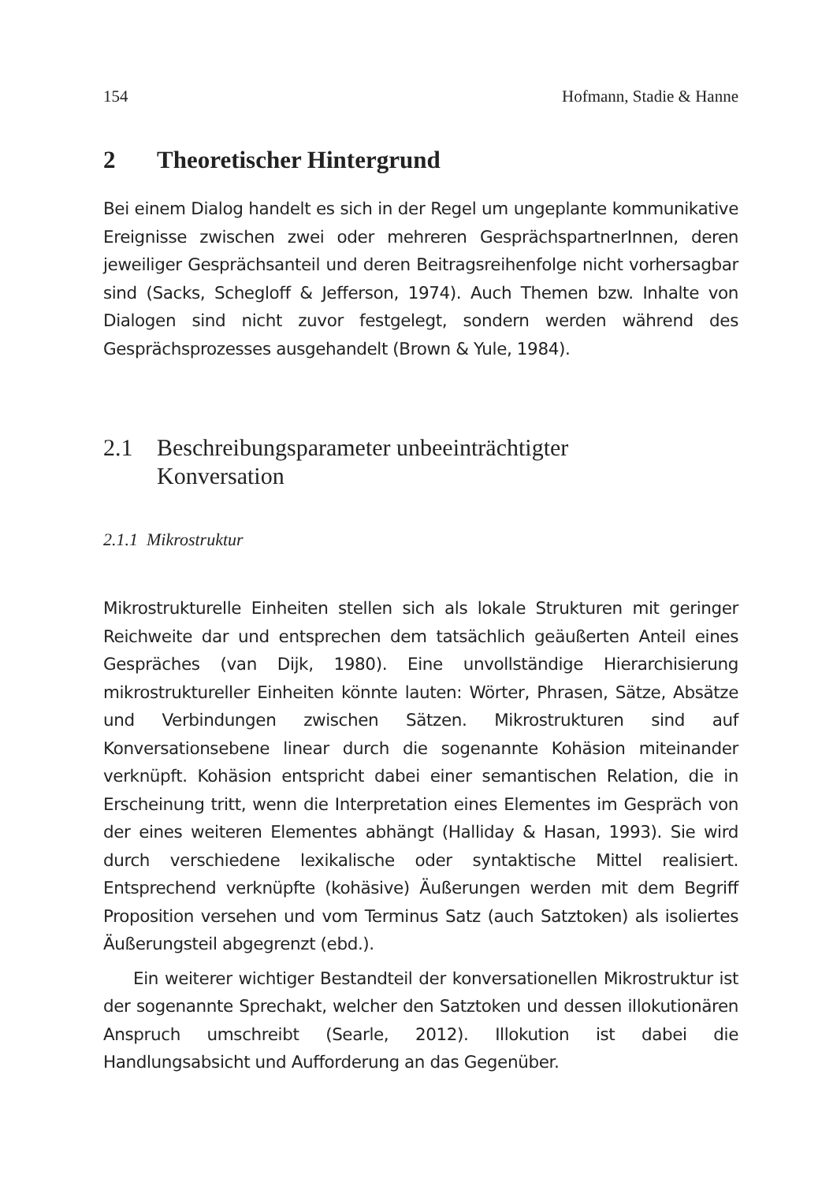154 Hofmann, Stadie & Hanne
2 Theoretischer Hintergrund
Bei einem Dialog handelt es sich in der Regel um ungeplante kommunikative Ereignisse zwischen zwei oder mehreren GesprächspartnerInnen, deren jeweiliger Gesprächsanteil und deren Beitragsreihenfolge nicht vorhersagbar sind (Sacks, Schegloff & Jefferson, 1974). Auch Themen bzw. Inhalte von Dialogen sind nicht zuvor festgelegt, sondern werden während des Gesprächsprozesses ausgehandelt (Brown & Yule, 1984).
2.1 Beschreibungsparameter unbeeinträchtigter
Konversation
2.1.1 Mikrostruktur
Mikrostrukturelle Einheiten stellen sich als lokale Strukturen mit geringer Reichweite dar und entsprechen dem tatsächlich geäußerten Anteil eines Gespräches (van Dijk, 1980). Eine unvollständige Hierarchisierung mikrostruktureller Einheiten könnte lauten: Wörter, Phrasen, Sätze, Absätze und Verbindungen zwischen Sätzen. Mikrostrukturen sind auf Konversationsebene linear durch die sogenannte Kohäsion miteinander verknüpft. Kohäsion entspricht dabei einer semantischen Relation, die in Erscheinung tritt, wenn die Interpretation eines Elementes im Gespräch von der eines weiteren Elementes abhängt (Halliday & Hasan, 1993). Sie wird durch verschiedene lexikalische oder syntaktische Mittel realisiert. Entsprechend verknüpfte (kohäsive) Äußerungen werden mit dem Begriff Proposition versehen und vom Terminus Satz (auch Satztoken) als isoliertes Äußerungsteil abgegrenzt (ebd.).
Ein weiterer wichtiger Bestandteil der konversationellen Mikrostruktur ist der sogenannte Sprechakt, welcher den Satztoken und dessen illokutionären Anspruch umschreibt (Searle, 2012). Illokution ist dabei die Handlungsabsicht und Aufforderung an das Gegenüber.